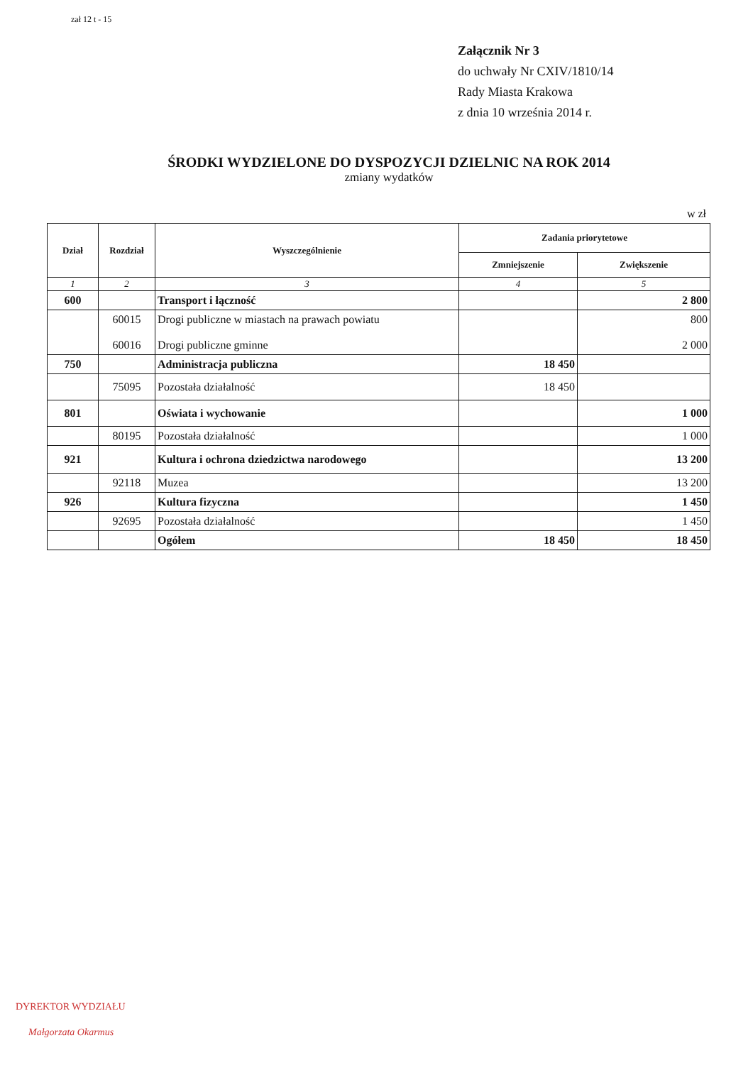zał 12 t - 15
Załącznik Nr 3
do uchwały Nr CXIV/1810/14
Rady Miasta Krakowa
z dnia 10 września 2014 r.
ŚRODKI WYDZIELONE DO DYSPOZYCJI DZIELNIC NA ROK 2014
zmiany wydatków
w zł
| Dział | Rozdział | Wyszczególnienie | Zadania priorytetowe | |
| --- | --- | --- | --- | --- |
| | | | Zmniejszenie | Zwiększenie |
| 1 | 2 | 3 | 4 | 5 |
| 600 | | Transport i łączność | | 2 800 |
| | 60015 60016 | Drogi publiczne w miastach na prawach powiatu Drogi publiczne gminne | | 800 2 000 |
| 750 | | Administracja publiczna | 18 450 | |
| | 75095 | Pozostała działalność | 18 450 | |
| 801 | | Oświata i wychowanie | | 1 000 |
| | 80195 | Pozostała działalność | | 1 000 |
| 921 | | Kultura i ochrona dziedzictwa narodowego | | 13 200 |
| | 92118 | Muzea | | 13 200 |
| 926 | | Kultura fizyczna | | 1 450 |
| | 92695 | Pozostała działalność | | 1 450 |
| | | Ogółem | 18 450 | 18 450 |
DYREKTOR WYDZIAŁU
Małgorzata Okarmus